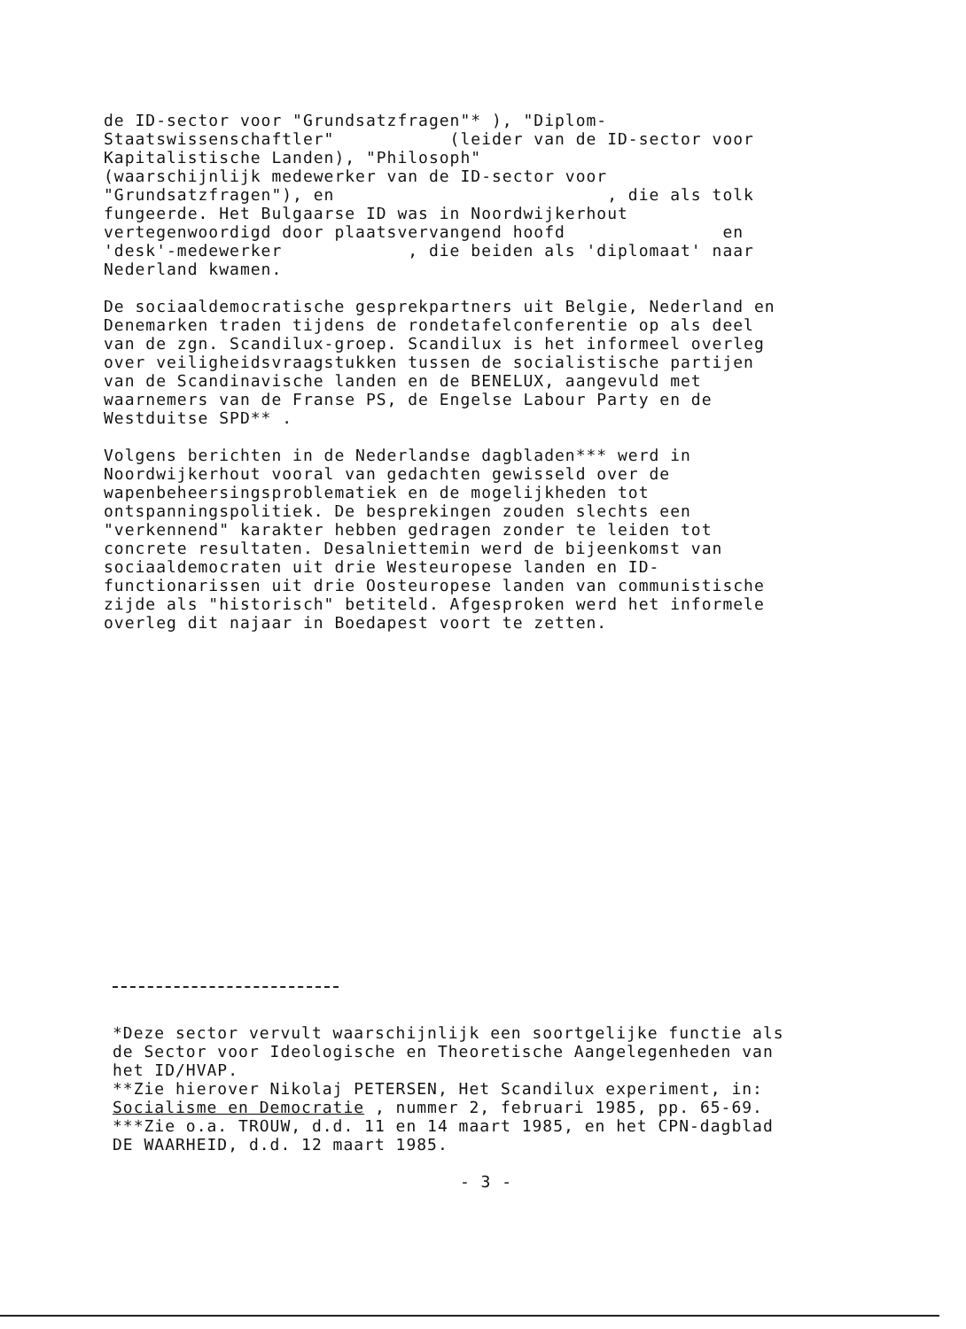de ID-sector voor "Grundsatzfragen"* ), "Diplom- Staatswissenschaftler" (leider van de ID-sector voor Kapitalistische Landen), "Philosoph" (waarschijnlijk medewerker van de ID-sector voor "Grundsatzfragen"), en , die als tolk fungeerde. Het Bulgaarse ID was in Noordwijkerhout vertegenwoordigd door plaatsvervangend hoofd en 'desk'-medewerker , die beiden als 'diplomaat' naar Nederland kwamen.
De sociaaldemocratische gesprekpartners uit Belgie, Nederland en Denemarken traden tijdens de rondetafelconferentie op als deel van de zgn. Scandilux-groep. Scandilux is het informeel overleg over veiligheidsvraagstukken tussen de socialistische partijen van de Scandinavische landen en de BENELUX, aangevuld met waarnemers van de Franse PS, de Engelse Labour Party en de Westduitse SPD** .
Volgens berichten in de Nederlandse dagbladen*** werd in Noordwijkerhout vooral van gedachten gewisseld over de wapenbeheersingsproblematiek en de mogelijkheden tot ontspanningspolitiek. De besprekingen zouden slechts een "verkennend" karakter hebben gedragen zonder te leiden tot concrete resultaten. Desalniettemin werd de bijeenkomst van sociaaldemocraten uit drie Westeuropese landen en ID- functionarissen uit drie Oosteuropese landen van communistische zijde als "historisch" betiteld. Afgesproken werd het informele overleg dit najaar in Boedapest voort te zetten.
*Deze sector vervult waarschijnlijk een soortgelijke functie als de Sector voor Ideologische en Theoretische Aangelegenheden van het ID/HVAP. **Zie hierover Nikolaj PETERSEN, Het Scandilux experiment, in: Socialisme en Democratie , nummer 2, februari 1985, pp. 65-69. ***Zie o.a. TROUW, d.d. 11 en 14 maart 1985, en het CPN-dagblad DE WAARHEID, d.d. 12 maart 1985.
- 3 -